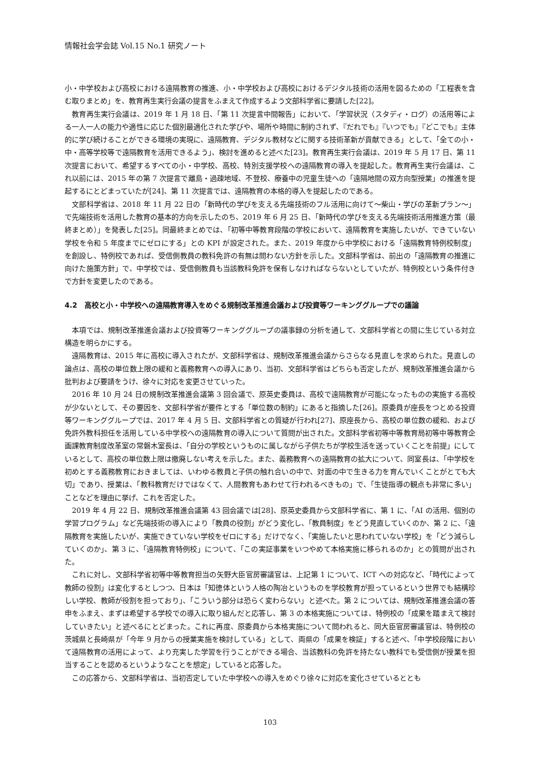情報社会学会誌 Vol.15 No.1 研究ノート
小・中学校および高校における遠隔教育の推進、小・中学校および高校におけるデジタル技術の活用を図るための「工程表を含む取りまとめ」を、教育再生実行会議の提言をふまえて作成するよう文部科学省に要請した[22]。
教育再生実行会議は、2019 年 1 月 18 日、「第 11 次提言中間報告」において、「学習状況（スタディ・ログ）の活用等による一人一人の能力や適性に応じた個別最適化された学びや、場所や時間に制約されず、『だれでも』『いつでも』『どこでも』主体的に学び続けることができる環境の実現に、遠隔教育、デジタル教材などに関する技術革新が貢献できる」として、「全ての小・中・高等学校等で遠隔教育を活用できるよう」、検討を進めると述べた[23]。教育再生実行会議は、2019 年 5 月 17 日、第 11 次提言において、希望するすべての小・中学校、高校、特別支援学校への遠隔教育の導入を提起した。教育再生実行会議は、これ以前には、2015 年の第 7 次提言で離島・過疎地域、不登校、療養中の児童生徒への「遠隔地間の双方向型授業」の推進を提起するにとどまっていたが[24]、第 11 次提言では、遠隔教育の本格的導入を提起したのである。
文部科学省は、2018 年 11 月 22 日の「新時代の学びを支える先端技術のフル活用に向けて～柴山・学びの革新プラン～」で先端技術を活用した教育の基本的方向を示したのち、2019 年 6 月 25 日、「新時代の学びを支える先端技術活用推進方策（最終まとめ）」を発表した[25]。同最終まとめでは、「初等中等教育段階の学校において、遠隔教育を実施したいが、できていない学校を令和 5 年度までにゼロにする」との KPI が設定された。また、2019 年度から中学校における「遠隔教育特例校制度」を創設し、特例校であれば、受信側教員の教科免許の有無は問わない方針を示した。文部科学省は、前出の「遠隔教育の推進に向けた施策方針」で、中学校では、受信側教員も当該教科免許を保有しなければならないとしていたが、特例校という条件付きで方針を変更したのである。
4.2　高校と小・中学校への遠隔教育導入をめぐる規制改革推進会議および投資等ワーキンググループでの議論
本項では、規制改革推進会議および投資等ワーキンググループの議事録の分析を通して、文部科学省との間に生じている対立構造を明らかにする。
遠隔教育は、2015 年に高校に導入されたが、文部科学省は、規制改革推進会議からさらなる見直しを求められた。見直しの論点は、高校の単位数上限の緩和と義務教育への導入にあり、当初、文部科学省はどちらも否定したが、規制改革推進会議から批判および要請をうけ、徐々に対応を変更させていった。
2016 年 10 月 24 日の規制改革推進会議第 3 回会議で、原英史委員は、高校で遠隔教育が可能になったものの実施する高校が少ないとして、その要因を、文部科学省が要件とする「単位数の制約」にあると指摘した[26]。原委員が座長をつとめる投資等ワーキンググループでは、2017 年 4 月 5 日、文部科学省との質疑が行われ[27]、原座長から、高校の単位数の緩和、および免許外教科担任を活用している中学校への遠隔教育の導入について質問が出された。文部科学省初等中等教育局初等中等教育企画課教育制度改革室の常磐木室長は、「自分の学校というものに属しながら子供たちが学校生活を送っていくことを前提」にしているとして、高校の単位数上限は撤廃しない考えを示した。また、義務教育への遠隔教育の拡大について、同室長は、「中学校を初めとする義務教育におきましては、いわゆる教員と子供の触れ合いの中で、対面の中で生きる力を育んでいくことがとても大切」であり、授業は、「教科教育だけではなくて、人間教育もあわせて行われるべきもの」で、「生徒指導の観点も非常に多い」ことなどを理由に挙げ、これを否定した。
2019 年 4 月 22 日、規制改革推進会議第 43 回会議では[28]、原英史委員から文部科学省に、第 1 に、「AI の活用、個別の学習プログラム」など先端技術の導入により「教員の役割」がどう変化し、「教員制度」をどう見直していくのか、第 2 に、「遠隔教育を実施したいが、実施できていない学校をゼロにする」だけでなく、「実施したいと思われていない学校」を「どう減らしていくのか」、第 3 に、「遠隔教育特例校」について、「この実証事業をいつやめて本格実施に移られるのか」との質問が出された。
これに対し、文部科学省初等中等教育担当の矢野大臣官房審議官は、上記第 1 について、ICT への対応など、「時代によって教師の役割」は変化するとしつつ、日本は「知徳体という人格の陶冶というものを学校教育が担っているという世界でも結構珍しい学校、教師が役割を担っており」、「こういう部分は恐らく変わらない」と述べた。第 2 については、規制改革推進会議の答申をふまえ、まずは希望する学校での導入に取り組んだと応答し、第 3 の本格実施については、特例校の「成果を踏まえて検討していきたい」と述べるにとどまった。これに再度、原委員から本格実施について問われると、同大臣官房審議官は、特例校の茨城県と長崎県が「今年 9 月からの授業実施を検討している」として、両県の「成果を検証」すると述べ、「中学校段階において遠隔教育の活用によって、より充実した学習を行うことができる場合、当該教科の免許を持たない教科でも受信側が授業を担当することを認めるというようなことを想定」していると応答した。
この応答から、文部科学省は、当初否定していた中学校への導入をめぐり徐々に対応を変化させているととも
103